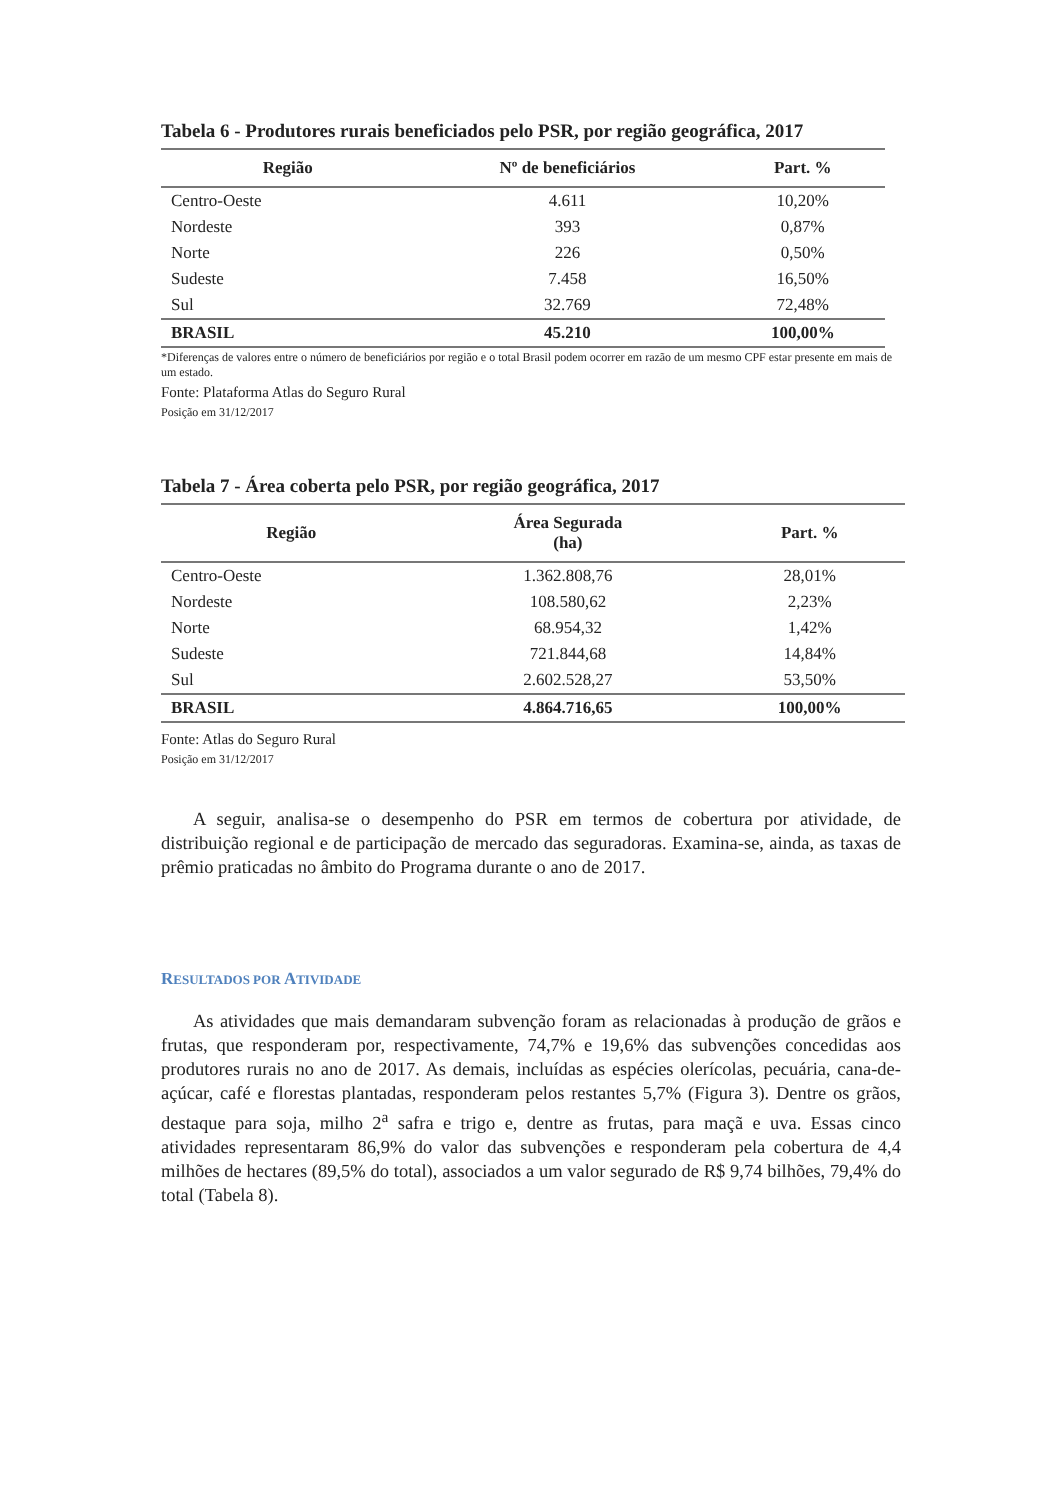Tabela 6 - Produtores rurais beneficiados pelo PSR, por região geográfica, 2017
| Região | Nº de beneficiários | Part. % |
| --- | --- | --- |
| Centro-Oeste | 4.611 | 10,20% |
| Nordeste | 393 | 0,87% |
| Norte | 226 | 0,50% |
| Sudeste | 7.458 | 16,50% |
| Sul | 32.769 | 72,48% |
| BRASIL | 45.210 | 100,00% |
*Diferenças de valores entre o número de beneficiários por região e o total Brasil podem ocorrer em razão de um mesmo CPF estar presente em mais de um estado.
Fonte: Plataforma Atlas do Seguro Rural
Posição em 31/12/2017
Tabela 7 - Área coberta pelo PSR, por região geográfica, 2017
| Região | Área Segurada (ha) | Part. % |
| --- | --- | --- |
| Centro-Oeste | 1.362.808,76 | 28,01% |
| Nordeste | 108.580,62 | 2,23% |
| Norte | 68.954,32 | 1,42% |
| Sudeste | 721.844,68 | 14,84% |
| Sul | 2.602.528,27 | 53,50% |
| BRASIL | 4.864.716,65 | 100,00% |
Fonte: Atlas do Seguro Rural
Posição em 31/12/2017
A seguir, analisa-se o desempenho do PSR em termos de cobertura por atividade, de distribuição regional e de participação de mercado das seguradoras. Examina-se, ainda, as taxas de prêmio praticadas no âmbito do Programa durante o ano de 2017.
RESULTADOS POR ATIVIDADE
As atividades que mais demandaram subvenção foram as relacionadas à produção de grãos e frutas, que responderam por, respectivamente, 74,7% e 19,6% das subvenções concedidas aos produtores rurais no ano de 2017. As demais, incluídas as espécies olerícolas, pecuária, cana-de-açúcar, café e florestas plantadas, responderam pelos restantes 5,7% (Figura 3). Dentre os grãos, destaque para soja, milho 2<sup>a</sup> safra e trigo e, dentre as frutas, para maçã e uva. Essas cinco atividades representaram 86,9% do valor das subvenções e responderam pela cobertura de 4,4 milhões de hectares (89,5% do total), associados a um valor segurado de R$ 9,74 bilhões, 79,4% do total (Tabela 8).